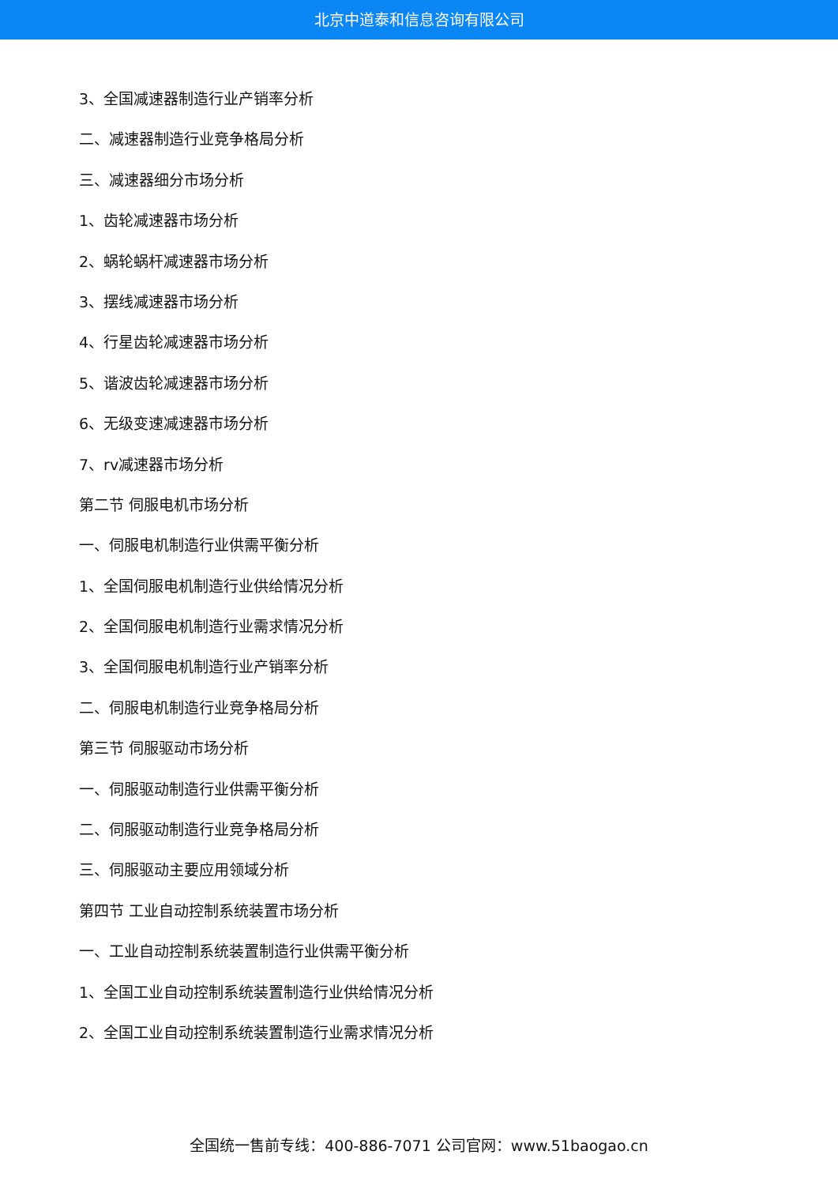北京中道泰和信息咨询有限公司
3、全国减速器制造行业产销率分析
二、减速器制造行业竞争格局分析
三、减速器细分市场分析
1、齿轮减速器市场分析
2、蜗轮蜗杆减速器市场分析
3、摆线减速器市场分析
4、行星齿轮减速器市场分析
5、谐波齿轮减速器市场分析
6、无级变速减速器市场分析
7、rv减速器市场分析
第二节 伺服电机市场分析
一、伺服电机制造行业供需平衡分析
1、全国伺服电机制造行业供给情况分析
2、全国伺服电机制造行业需求情况分析
3、全国伺服电机制造行业产销率分析
二、伺服电机制造行业竞争格局分析
第三节 伺服驱动市场分析
一、伺服驱动制造行业供需平衡分析
二、伺服驱动制造行业竞争格局分析
三、伺服驱动主要应用领域分析
第四节 工业自动控制系统装置市场分析
一、工业自动控制系统装置制造行业供需平衡分析
1、全国工业自动控制系统装置制造行业供给情况分析
2、全国工业自动控制系统装置制造行业需求情况分析
全国统一售前专线：400-886-7071 公司官网：www.51baogao.cn